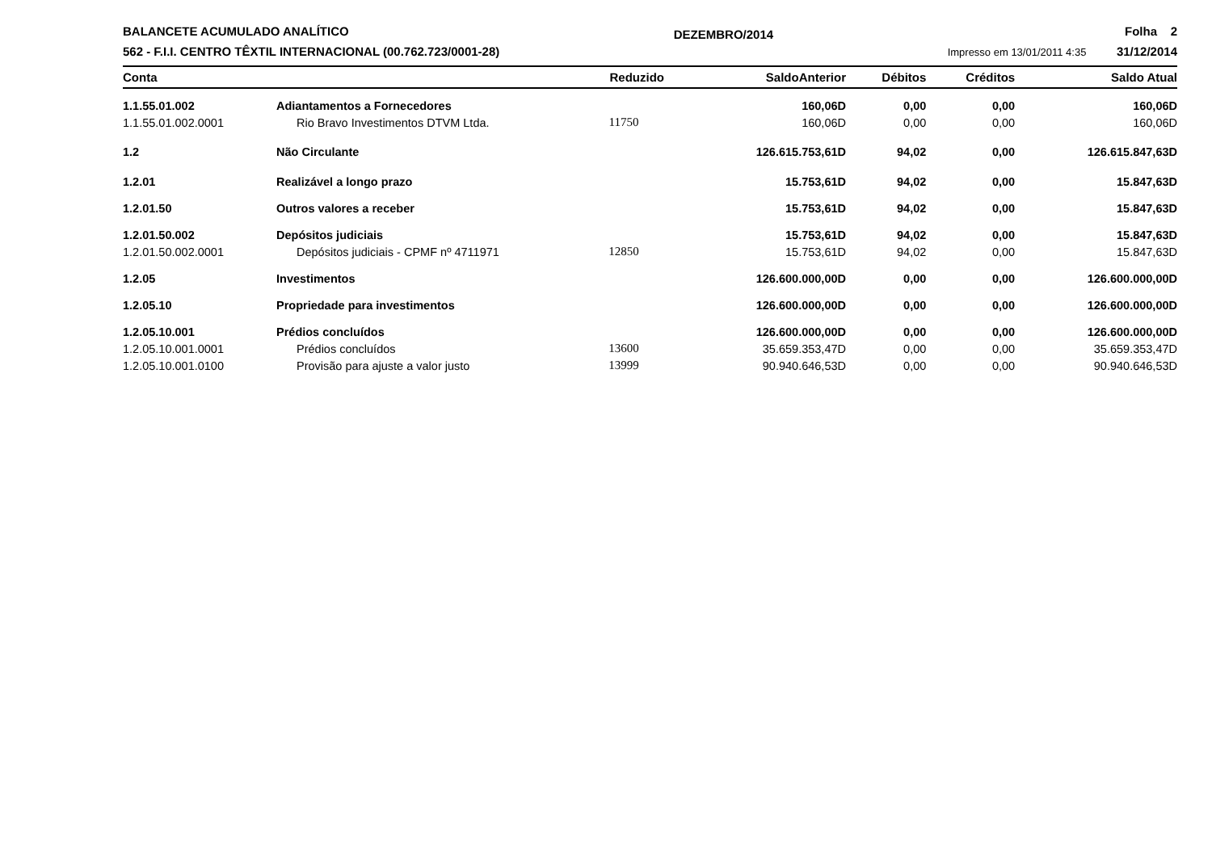BALANCETE ACUMULADO ANALÍTICO
562 - F.I.I. CENTRO TÊXTIL INTERNACIONAL (00.762.723/0001-28)
DEZEMBRO/2014
Folha 2
Impresso em 13/01/2011 4:35 31/12/2014
| Conta | | Reduzido | SaldoAnterior | Débitos | Créditos | Saldo Atual |
| --- | --- | --- | --- | --- | --- | --- |
| 1.1.55.01.002 | Adiantamentos a Fornecedores | | 160,06D | 0,00 | 0,00 | 160,06D |
| 1.1.55.01.002.0001 | Rio Bravo Investimentos DTVM Ltda. | 11750 | 160,06D | 0,00 | 0,00 | 160,06D |
| 1.2 | Não Circulante | | 126.615.753,61D | 94,02 | 0,00 | 126.615.847,63D |
| 1.2.01 | Realizável a longo prazo | | 15.753,61D | 94,02 | 0,00 | 15.847,63D |
| 1.2.01.50 | Outros valores a receber | | 15.753,61D | 94,02 | 0,00 | 15.847,63D |
| 1.2.01.50.002 | Depósitos judiciais | | 15.753,61D | 94,02 | 0,00 | 15.847,63D |
| 1.2.01.50.002.0001 | Depósitos judiciais - CPMF nº 4711971 | 12850 | 15.753,61D | 94,02 | 0,00 | 15.847,63D |
| 1.2.05 | Investimentos | | 126.600.000,00D | 0,00 | 0,00 | 126.600.000,00D |
| 1.2.05.10 | Propriedade para investimentos | | 126.600.000,00D | 0,00 | 0,00 | 126.600.000,00D |
| 1.2.05.10.001 | Prédios concluídos | | 126.600.000,00D | 0,00 | 0,00 | 126.600.000,00D |
| 1.2.05.10.001.0001 | Prédios concluídos | 13600 | 35.659.353,47D | 0,00 | 0,00 | 35.659.353,47D |
| 1.2.05.10.001.0100 | Provisão para ajuste a valor justo | 13999 | 90.940.646,53D | 0,00 | 0,00 | 90.940.646,53D |